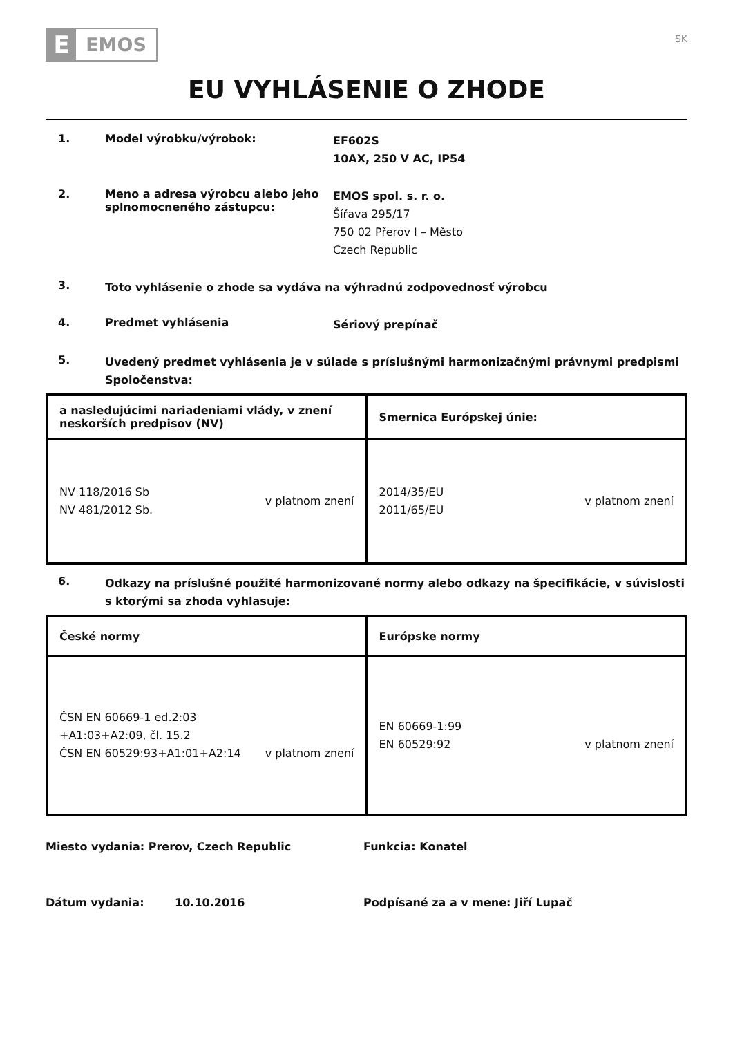E
EMOS
SK
EU VYHLÁSENIE O ZHODE
1. Model výrobku/výrobok:
EF602S
10AX, 250 V AC, IP54
2. Meno a adresa výrobcu alebo jeho splnomocneného zástupcu:
EMOS spol. s. r. o.
Šířava 295/17
750 02 Přerov I – Město
Czech Republic
3.
Toto vyhlásenie o zhode sa vydáva na výhradnú zodpovednosť výrobcu
4. Predmet vyhlásenia
Sériový prepínač
5.
Uvedený predmet vyhlásenia je v súlade s príslušnými harmonizačnými právnymi predpismi Spoločenstva:
| a nasledujúcimi nariadeniami vlády, v znení neskorších predpisov (NV) | Smernica Európskej únie: |
| --- | --- |
| NV 118/2016 Sb NV 481/2012 Sb. v platnom znení | 2014/35/EU 2011/65/EU v platnom znení |
6.
Odkazy na príslušné použité harmonizované normy alebo odkazy na špecifikácie, v súvislosti s ktorými sa zhoda vyhlasuje:
| České normy | Európske normy |
| --- | --- |
| ČSN EN 60669-1 ed.2:03 +A1:03+A2:09, čl. 15.2 ČSN EN 60529:93+A1:01+A2:14 v platnom znení | EN 60669-1:99 EN 60529:92 v platnom znení |
Miesto vydania: Prerov, Czech Republic Funkcia: Konatel
Dátum vydania: 10.10.2016 Podpísané za a v mene: Jiří Lupač